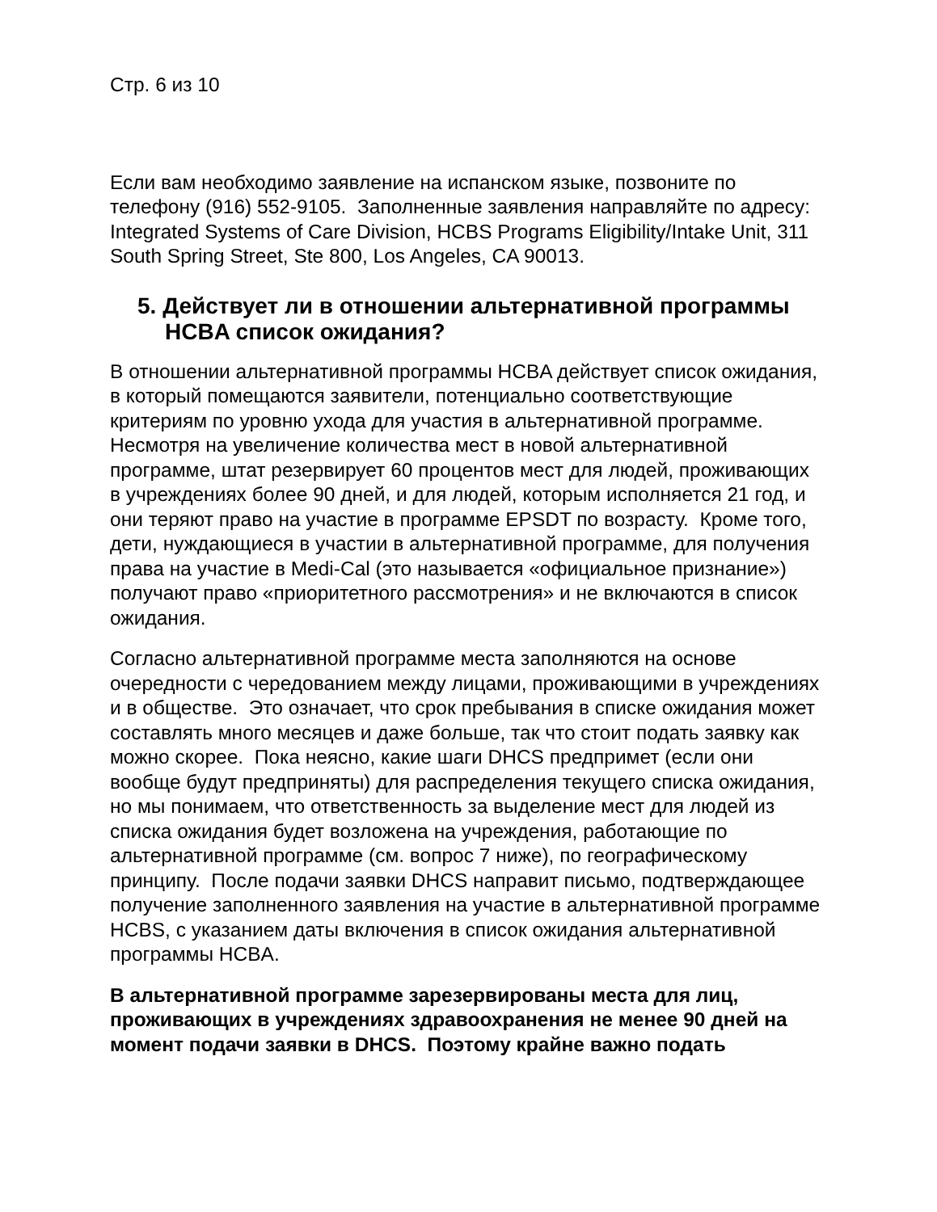Стр. 6 из 10
Если вам необходимо заявление на испанском языке, позвоните по телефону (916) 552-9105. Заполненные заявления направляйте по адресу: Integrated Systems of Care Division, HCBS Programs Eligibility/Intake Unit, 311 South Spring Street, Ste 800, Los Angeles, CA 90013.
5. Действует ли в отношении альтернативной программы HCBA список ожидания?
В отношении альтернативной программы HCBA действует список ожидания, в который помещаются заявители, потенциально соответствующие критериям по уровню ухода для участия в альтернативной программе. Несмотря на увеличение количества мест в новой альтернативной программе, штат резервирует 60 процентов мест для людей, проживающих в учреждениях более 90 дней, и для людей, которым исполняется 21 год, и они теряют право на участие в программе EPSDT по возрасту. Кроме того, дети, нуждающиеся в участии в альтернативной программе, для получения права на участие в Medi-Cal (это называется «официальное признание») получают право «приоритетного рассмотрения» и не включаются в список ожидания.
Согласно альтернативной программе места заполняются на основе очередности с чередованием между лицами, проживающими в учреждениях и в обществе. Это означает, что срок пребывания в списке ожидания может составлять много месяцев и даже больше, так что стоит подать заявку как можно скорее. Пока неясно, какие шаги DHCS предпримет (если они вообще будут предприняты) для распределения текущего списка ожидания, но мы понимаем, что ответственность за выделение мест для людей из списка ожидания будет возложена на учреждения, работающие по альтернативной программе (см. вопрос 7 ниже), по географическому принципу. После подачи заявки DHCS направит письмо, подтверждающее получение заполненного заявления на участие в альтернативной программе HCBS, с указанием даты включения в список ожидания альтернативной программы HCBA.
В альтернативной программе зарезервированы места для лиц, проживающих в учреждениях здравоохранения не менее 90 дней на момент подачи заявки в DHCS. Поэтому крайне важно подать